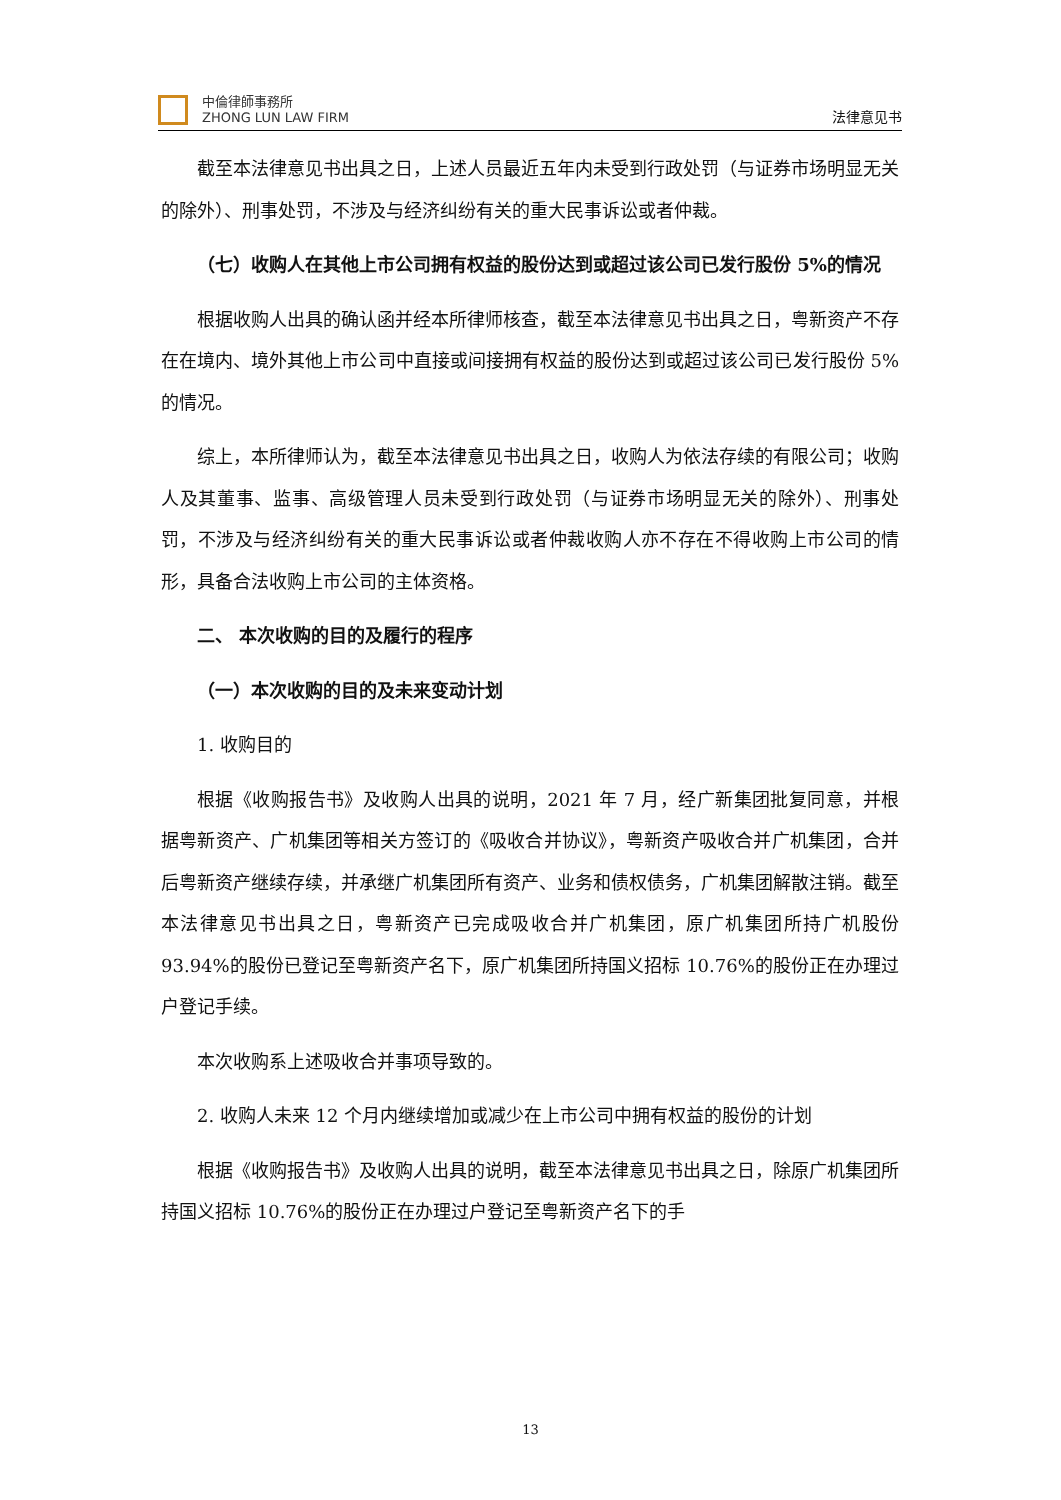中倫律師事務所
ZHONG LUN LAW FIRM
法律意见书
截至本法律意见书出具之日，上述人员最近五年内未受到行政处罚（与证券市场明显无关的除外）、刑事处罚，不涉及与经济纠纷有关的重大民事诉讼或者仲裁。
（七）收购人在其他上市公司拥有权益的股份达到或超过该公司已发行股份 5%的情况
根据收购人出具的确认函并经本所律师核查，截至本法律意见书出具之日，粤新资产不存在在境内、境外其他上市公司中直接或间接拥有权益的股份达到或超过该公司已发行股份 5%的情况。
综上，本所律师认为，截至本法律意见书出具之日，收购人为依法存续的有限公司；收购人及其董事、监事、高级管理人员未受到行政处罚（与证券市场明显无关的除外）、刑事处罚，不涉及与经济纠纷有关的重大民事诉讼或者仲裁收购人亦不存在不得收购上市公司的情形，具备合法收购上市公司的主体资格。
二、 本次收购的目的及履行的程序
（一）本次收购的目的及未来变动计划
1. 收购目的
根据《收购报告书》及收购人出具的说明，2021 年 7 月，经广新集团批复同意，并根据粤新资产、广机集团等相关方签订的《吸收合并协议》，粤新资产吸收合并广机集团，合并后粤新资产继续存续，并承继广机集团所有资产、业务和债权债务，广机集团解散注销。截至本法律意见书出具之日，粤新资产已完成吸收合并广机集团，原广机集团所持广机股份 93.94%的股份已登记至粤新资产名下，原广机集团所持国义招标 10.76%的股份正在办理过户登记手续。
本次收购系上述吸收合并事项导致的。
2. 收购人未来 12 个月内继续增加或减少在上市公司中拥有权益的股份的计划
根据《收购报告书》及收购人出具的说明，截至本法律意见书出具之日，除原广机集团所持国义招标 10.76%的股份正在办理过户登记至粤新资产名下的手
13